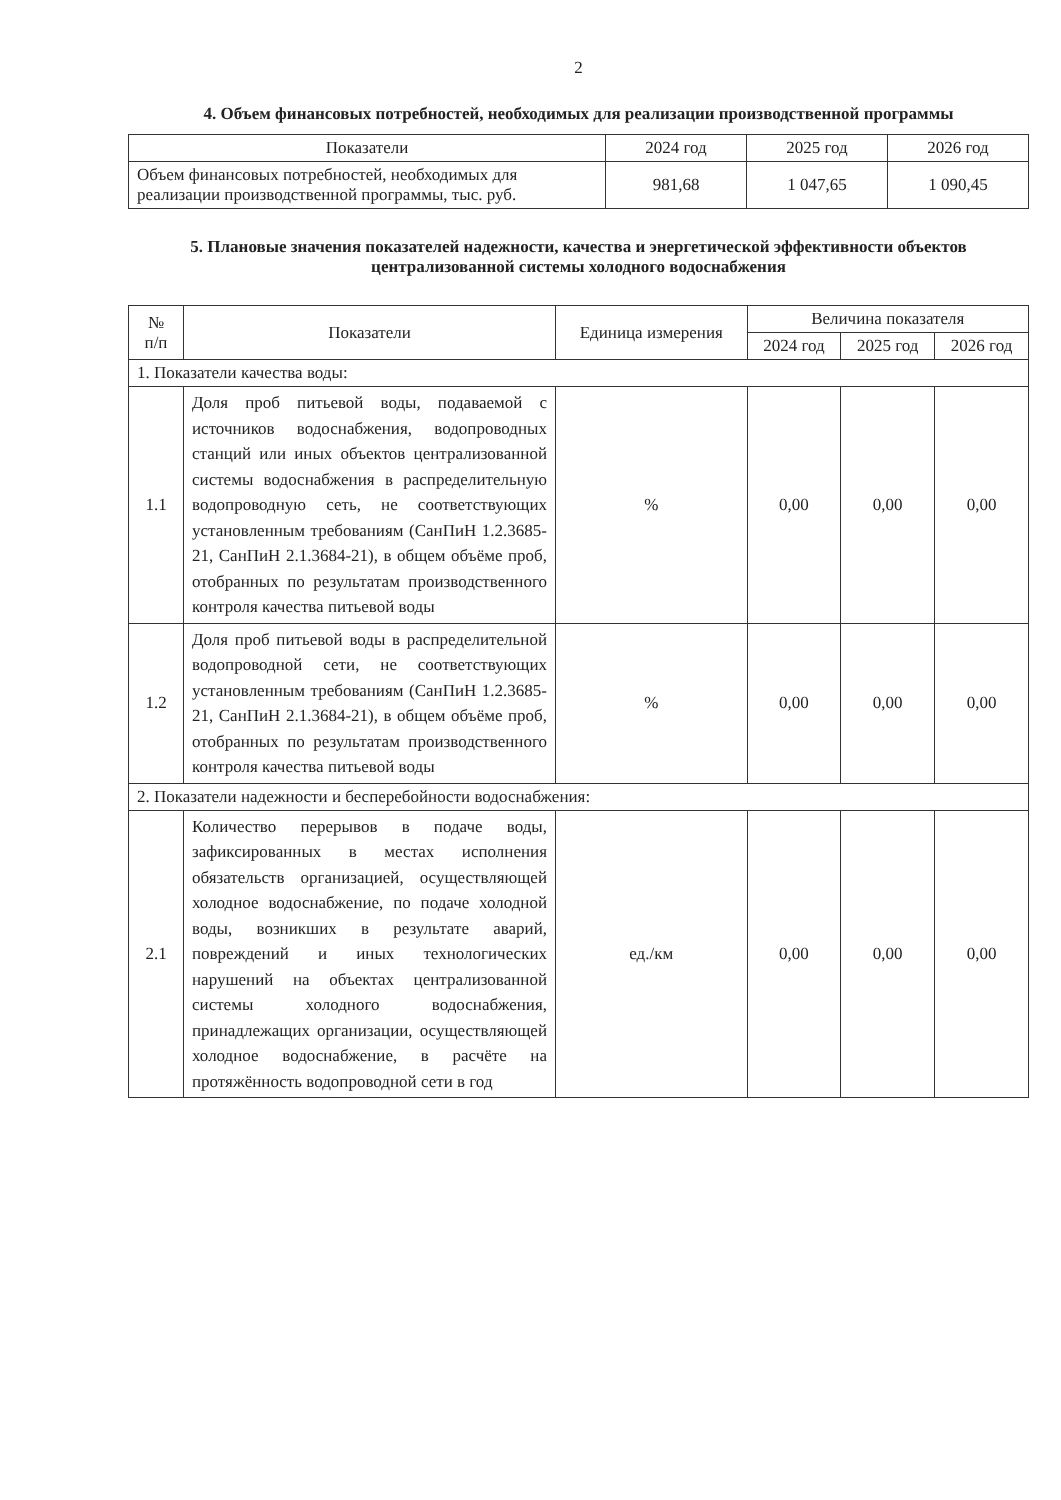2
4. Объем финансовых потребностей, необходимых для реализации производственной программы
| Показатели | 2024 год | 2025 год | 2026 год |
| --- | --- | --- | --- |
| Объем финансовых потребностей, необходимых для реализации производственной программы, тыс. руб. | 981,68 | 1 047,65 | 1 090,45 |
5. Плановые значения показателей надежности, качества и энергетической эффективности объектов централизованной системы холодного водоснабжения
| № п/п | Показатели | Единица измерения | Величина показателя | | |
| --- | --- | --- | --- | --- | --- |
| | | | 2024 год | 2025 год | 2026 год |
| 1. Показатели качества воды: | | | | | |
| 1.1 | Доля проб питьевой воды, подаваемой с источников водоснабжения, водопроводных станций или иных объектов централизованной системы водоснабжения в распределительную водопроводную сеть, не соответствующих установленным требованиям (СанПиН 1.2.3685-21, СанПиН 2.1.3684-21), в общем объёме проб, отобранных по результатам производственного контроля качества питьевой воды | % | 0,00 | 0,00 | 0,00 |
| 1.2 | Доля проб питьевой воды в распределительной водопроводной сети, не соответствующих установленным требованиям (СанПиН 1.2.3685-21, СанПиН 2.1.3684-21), в общем объёме проб, отобранных по результатам производственного контроля качества питьевой воды | % | 0,00 | 0,00 | 0,00 |
| 2. Показатели надежности и бесперебойности водоснабжения: | | | | | |
| 2.1 | Количество перерывов в подаче воды, зафиксированных в местах исполнения обязательств организацией, осуществляющей холодное водоснабжение, по подаче холодной воды, возникших в результате аварий, повреждений и иных технологических нарушений на объектах централизованной системы холодного водоснабжения, принадлежащих организации, осуществляющей холодное водоснабжение, в расчёте на протяжённость водопроводной сети в год | ед./км | 0,00 | 0,00 | 0,00 |